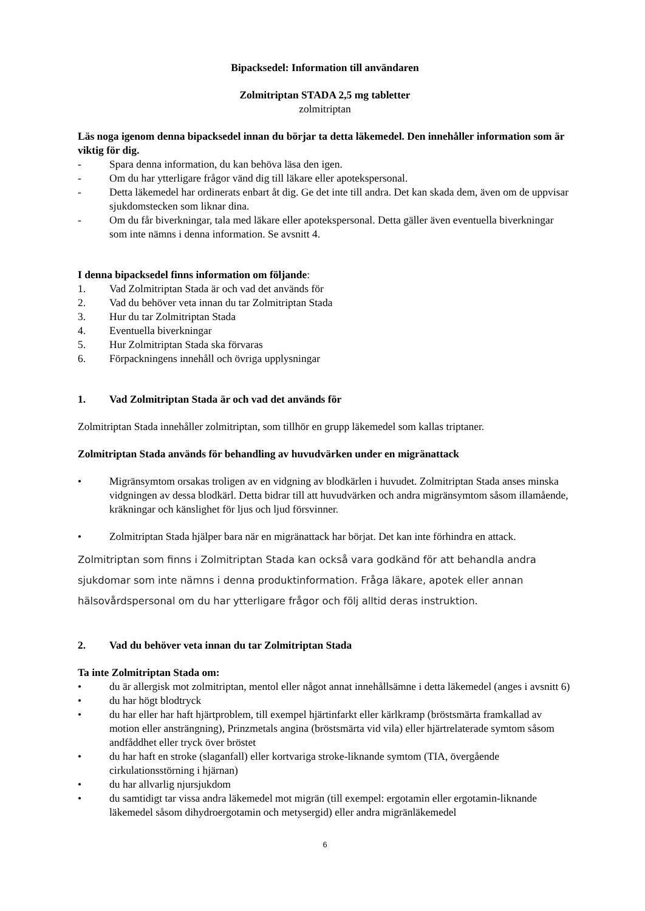Bipacksedel: Information till användaren
Zolmitriptan STADA 2,5 mg tabletter
zolmitriptan
Läs noga igenom denna bipacksedel innan du börjar ta detta läkemedel. Den innehåller information som är viktig för dig.
- Spara denna information, du kan behöva läsa den igen.
- Om du har ytterligare frågor vänd dig till läkare eller apotekspersonal.
- Detta läkemedel har ordinerats enbart åt dig. Ge det inte till andra. Det kan skada dem, även om de uppvisar sjukdomstecken som liknar dina.
- Om du får biverkningar, tala med läkare eller apotekspersonal. Detta gäller även eventuella biverkningar som inte nämns i denna information. Se avsnitt 4.
I denna bipacksedel finns information om följande:
1. Vad Zolmitriptan Stada är och vad det används för
2. Vad du behöver veta innan du tar Zolmitriptan Stada
3. Hur du tar Zolmitriptan Stada
4. Eventuella biverkningar
5. Hur Zolmitriptan Stada ska förvaras
6. Förpackningens innehåll och övriga upplysningar
1. Vad Zolmitriptan Stada är och vad det används för
Zolmitriptan Stada innehåller zolmitriptan, som tillhör en grupp läkemedel som kallas triptaner.
Zolmitriptan Stada används för behandling av huvudvärken under en migränattack
• Migränsymtom orsakas troligen av en vidgning av blodkärlen i huvudet. Zolmitriptan Stada anses minska vidgningen av dessa blodkärl. Detta bidrar till att huvudvärken och andra migränsymtom såsom illamående, kräkningar och känslighet för ljus och ljud försvinner.
• Zolmitriptan Stada hjälper bara när en migränattack har börjat. Det kan inte förhindra en attack.
Zolmitriptan som finns i Zolmitriptan Stada kan också vara godkänd för att behandla andra sjukdomar som inte nämns i denna produktinformation. Fråga läkare, apotek eller annan hälsovårdspersonal om du har ytterligare frågor och följ alltid deras instruktion.
2. Vad du behöver veta innan du tar Zolmitriptan Stada
Ta inte Zolmitriptan Stada om:
• du är allergisk mot zolmitriptan, mentol eller något annat innehållsämne i detta läkemedel (anges i avsnitt 6)
• du har högt blodtryck
• du har eller har haft hjärtproblem, till exempel hjärtinfarkt eller kärlkramp (bröstsmärta framkallad av motion eller ansträngning), Prinzmetals angina (bröstsmärta vid vila) eller hjärtrelaterade symtom såsom andfåddhet eller tryck över bröstet
• du har haft en stroke (slaganfall) eller kortvariga stroke-liknande symtom (TIA, övergående cirkulationsstörning i hjärnan)
• du har allvarlig njursjukdom
• du samtidigt tar vissa andra läkemedel mot migrän (till exempel: ergotamin eller ergotamin-liknande läkemedel såsom dihydroergotamin och metysergid) eller andra migränläkemedel
6